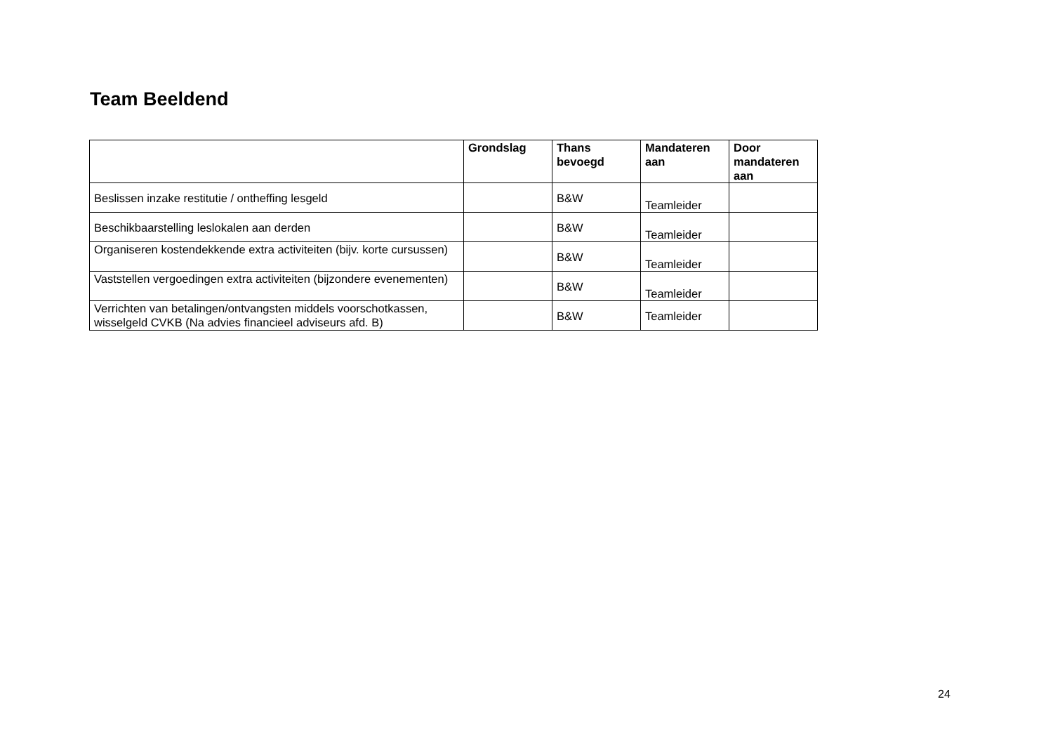Team Beeldend
| | Grondslag | Thans bevoegd | Mandateren aan | Door mandateren aan |
| --- | --- | --- | --- | --- |
| Beslissen inzake restitutie / ontheffing lesgeld | | B&W | Teamleider | |
| Beschikbaarstelling leslokalen aan derden | | B&W | Teamleider | |
| Organiseren kostendekkende extra activiteiten (bijv. korte cursussen) | | B&W | Teamleider | |
| Vaststellen vergoedingen extra activiteiten (bijzondere evenementen) | | B&W | Teamleider | |
| Verrichten van betalingen/ontvangsten middels voorschotkassen, wisselgeld CVKB (Na advies financieel adviseurs afd. B) | | B&W | Teamleider | |
24